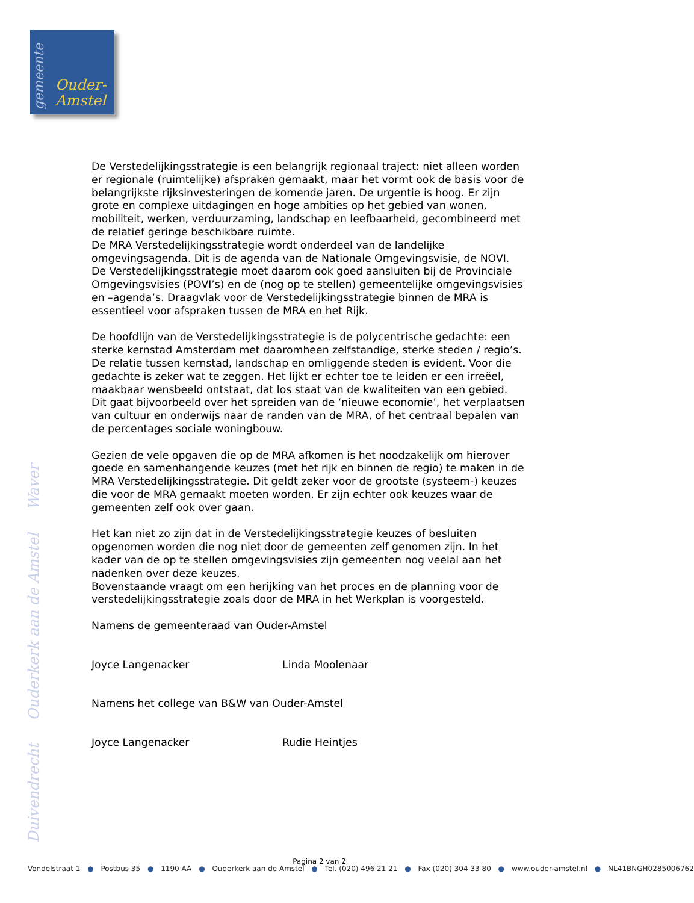gemeente
Ouder-
Amstel
Duivendrecht Ouderkerk aan de Amstel Waver
De Verstedelijkingsstrategie is een belangrijk regionaal traject: niet alleen worden er regionale (ruimtelijke) afspraken gemaakt, maar het vormt ook de basis voor de belangrijkste rijksinvesteringen de komende jaren. De urgentie is hoog. Er zijn grote en complexe uitdagingen en hoge ambities op het gebied van wonen, mobiliteit, werken, verduurzaming, landschap en leefbaarheid, gecombineerd met de relatief geringe beschikbare ruimte.
De MRA Verstedelijkingsstrategie wordt onderdeel van de landelijke omgevingsagenda. Dit is de agenda van de Nationale Omgevingsvisie, de NOVI. De Verstedelijkingsstrategie moet daarom ook goed aansluiten bij de Provinciale Omgevingsvisies (POVI’s) en de (nog op te stellen) gemeentelijke omgevingsvisies en –agenda’s. Draagvlak voor de Verstedelijkingsstrategie binnen de MRA is essentieel voor afspraken tussen de MRA en het Rijk.
De hoofdlijn van de Verstedelijkingsstrategie is de polycentrische gedachte: een sterke kernstad Amsterdam met daaromheen zelfstandige, sterke steden / regio’s. De relatie tussen kernstad, landschap en omliggende steden is evident. Voor die gedachte is zeker wat te zeggen. Het lijkt er echter toe te leiden er een irreëel, maakbaar wensbeeld ontstaat, dat los staat van de kwaliteiten van een gebied. Dit gaat bijvoorbeeld over het spreiden van de ‘nieuwe economie’, het verplaatsen van cultuur en onderwijs naar de randen van de MRA, of het centraal bepalen van de percentages sociale woningbouw.
Gezien de vele opgaven die op de MRA afkomen is het noodzakelijk om hierover goede en samenhangende keuzes (met het rijk en binnen de regio) te maken in de MRA Verstedelijkingsstrategie. Dit geldt zeker voor de grootste (systeem-) keuzes die voor de MRA gemaakt moeten worden. Er zijn echter ook keuzes waar de gemeenten zelf ook over gaan.
Het kan niet zo zijn dat in de Verstedelijkingsstrategie keuzes of besluiten opgenomen worden die nog niet door de gemeenten zelf genomen zijn. In het kader van de op te stellen omgevingsvisies zijn gemeenten nog veelal aan het nadenken over deze keuzes.
Bovenstaande vraagt om een herijking van het proces en de planning voor de verstedelijkingsstrategie zoals door de MRA in het Werkplan is voorgesteld.
Namens de gemeenteraad van Ouder-Amstel
Joyce Langenacker Linda Moolenaar
Namens het college van B&W van Ouder-Amstel
Joyce Langenacker Rudie Heintjes
Pagina 2 van 2
Vondelstraat 1 ● Postbus 35 ● 1190 AA ● Ouderkerk aan de Amstel ● Tel. (020) 496 21 21 ● Fax (020) 304 33 80 ● www.ouder-amstel.nl ● NL41BNGH0285006762